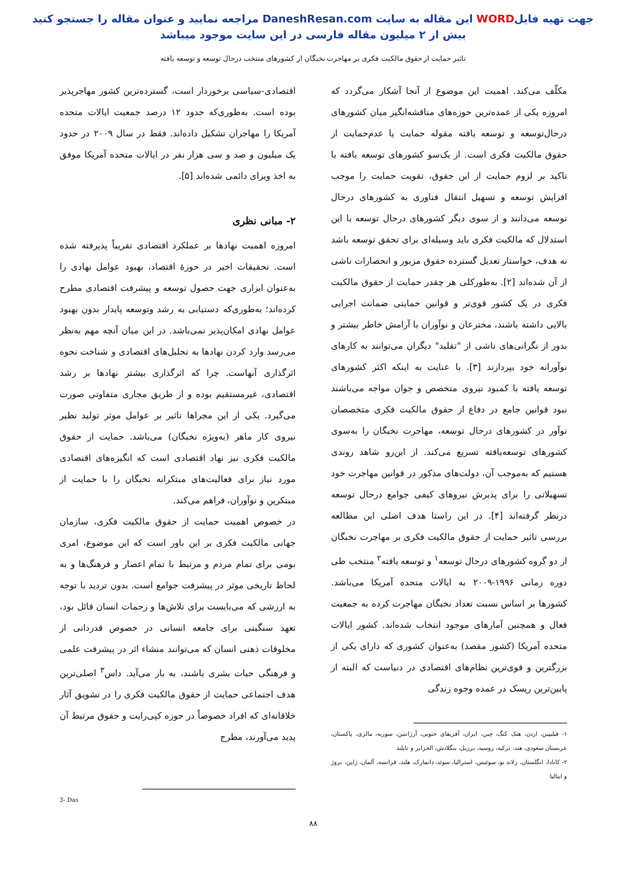جهت تهیه فایلWORD این مقاله به سایت DaneshResan.com مراجعه نمایید و عنوان مقاله را جستجو کنید
بیش از ۲ میلیون مقاله فارسی در این سایت موجود میباشد
تاثیر حمایت از حقوق مالکیت فکری بر مهاجرت نخبگان از کشورهای منتخب درحال توسعه و توسعه یافته
مکلّف می‌کند. اهمیت این موضوع از آنجا آشکار می‌گردد که امروزه یکی از عمده‌ترین حوزه‌های مناقشه‌انگیز میان کشورهای درحال‌توسعه و توسعه یافته مقوله حمایت یا عدم‌حمایت از حقوق مالکیت فکری است. از یک‌سو کشورهای توسعه یافته با تاکید بر لزوم حمایت از این حقوق، تقویت حمایت را موجب افزایش توسعه و تسهیل انتقال فناوری به کشورهای درحال توسعه می‌دانند و از سوی دیگر کشورهای درحال توسعه با این استدلال که مالکیت فکری باید وسیله‌ای برای تحقق توسعه باشد نه هدف، خواستار تعدیل گسترده حقوق مزبور و انحصارات ناشی از آن شده‌اند [۲]. به‌طورکلی هر چقدر حمایت از حقوق مالکیت فکری در یک کشور قوی‌تر و قوانین حمایتی ضمانت اجرایی بالایی داشته باشند، مخترعان و نوآوران با آرامش خاطر بیشتر و بدور از نگرانی‌های ناشی از "تقلید" دیگران می‌توانند به کارهای نوآورانه خود بپردازند [۳]. با عنایت به اینکه اکثر کشورهای توسعه یافته با کمبود نیروی متخصص و جوان مواجه می‌باشند نبود قوانین جامع در دفاع از حقوق مالکیت فکری متخصصان نوآور در کشورهای درحال توسعه، مهاجرت نخبگان را به‌سوی کشورهای توسعه‌یافته تسریع می‌کند. از این‌رو شاهد روندی هستیم که به‌موجب آن، دولت‌های مذکور در قوانین مهاجرت خود تسهیلاتی را برای پذیرش نیروهای کیفی جوامع درحال توسعه درنظر گرفته‌اند [۴]. در این راستا هدف اصلی این مطالعه بررسی تاثیر حمایت از حقوق مالکیت فکری بر مهاجرت نخبگان از دو گروه کشورهای درحال توسعه<sup>۱</sup> و توسعه یافته<sup>۲</sup> منتخب طی دوره زمانی ۱۹۹۶-۲۰۰۹ به ایالات متحده آمریکا می‌باشد. کشورها بر اساس نسبت تعداد نخبگان مهاجرت کرده به جمعیت فعال و همچنین آمارهای موجود انتخاب شده‌اند. کشور ایالات متحده آمریکا (کشور مقصد) به‌عنوان کشوری که دارای یکی از بزرگترین و قوی‌ترین نظام‌های اقتصادی در دنیاست که البته از پایین‌ترین ریسک در عمده وجوه زندگی
۱- فیلیپین، اردن، هنک کنگ، چین، ایران، آفریقای جنوبی، آرژانتین، سوریه، مالزی، پاکستان، عربستان سعودی، هند، ترکیه، روسیه، برزیل، بنگلادش، الجزایر و تایلند
۲- کانادا، انگلستان، زلاند نو، سوئیس، استرالیا، سوئد، دانمارک، هلند، فرانسه، آلمان، ژاپن، نروژ و ایتالیا
اقتصادی-سیاسی برخوردار است، گسترده‌ترین کشور مهاجرپذیر بوده است. به‌طوری‌که حدود ۱۲ درصد جمعیت ایالات متحده آمریکا را مهاجران تشکیل داده‌اند. فقط در سال ۲۰۰۹ در حدود یک میلیون و صد و سی هزار نفر در ایالات متحده آمریکا موفق به اخذ ویزای دائمی شده‌اند [۵].
۲- مبانی نظری
امروزه اهمیت نهادها بر عملکرد اقتصادی تقریباً پذیرفته شده است. تحقیقات اخیر در حوزهٔ اقتصاد، بهبود عوامل نهادی را به‌عنوان ابزاری جهت حصول توسعه و پیشرفت اقتصادی مطرح کرده‌اند؛ به‌طوری‌که دستیابی به رشد وتوسعه پایدار بدون بهبود عوامل نهادی امکان‌پذیر نمی‌باشد. در این میان آنچه مهم به‌نظر می‌رسد وارد کردن نهادها به تحلیل‌های اقتصادی و شناخت نحوه اثرگذاری آنهاست. چرا که اثرگذاری بیشتر نهادها بر رشد اقتصادی، غیرمستقیم بوده و از طریق مجاری متفاوتی صورت می‌گیرد. یکی از این مجراها تاثیر بر عوامل موثر تولید نظیر نیروی کار ماهر (به‌ویژه نخبگان) می‌باشد. حمایت از حقوق مالکیت فکری نیز نهاد اقتصادی است که انگیزه‌های اقتصادی مورد نیاز برای فعالیت‌های مبتکرانه نخبگان را با حمایت از مبتکرین و نوآوران، فراهم می‌کند.
در خصوص اهمیت حمایت از حقوق مالکیت فکری، سازمان جهانی مالکیت فکری بر این باور است که این موضوع، امری بومی برای تمام مردم و مرتبط با تمام اعصار و فرهنگ‌ها و به لحاظ تاریخی موثر در پیشرفت جوامع است. بدون تردید با توجه به ارزشی که می‌بایست برای تلاش‌ها و زحمات انسان قائل بود، تعهد سنگینی برای جامعه انسانی در خصوص قدردانی از مخلوقات ذهنی انسان که می‌توانند منشاء اثر در پیشرفت علمی و فرهنگی حیات بشری باشند، به بار می‌آید. داس<sup>۳</sup> اصلی‌ترین هدف اجتماعی حمایت از حقوق مالکیت فکری را در تشویق آثار خلاقانه‌ای که افراد خصوصاً در حوزه کپی‌رایت و حقوق مرتبط آن پدید می‌آورند، مطرح
3- Das
۸۸